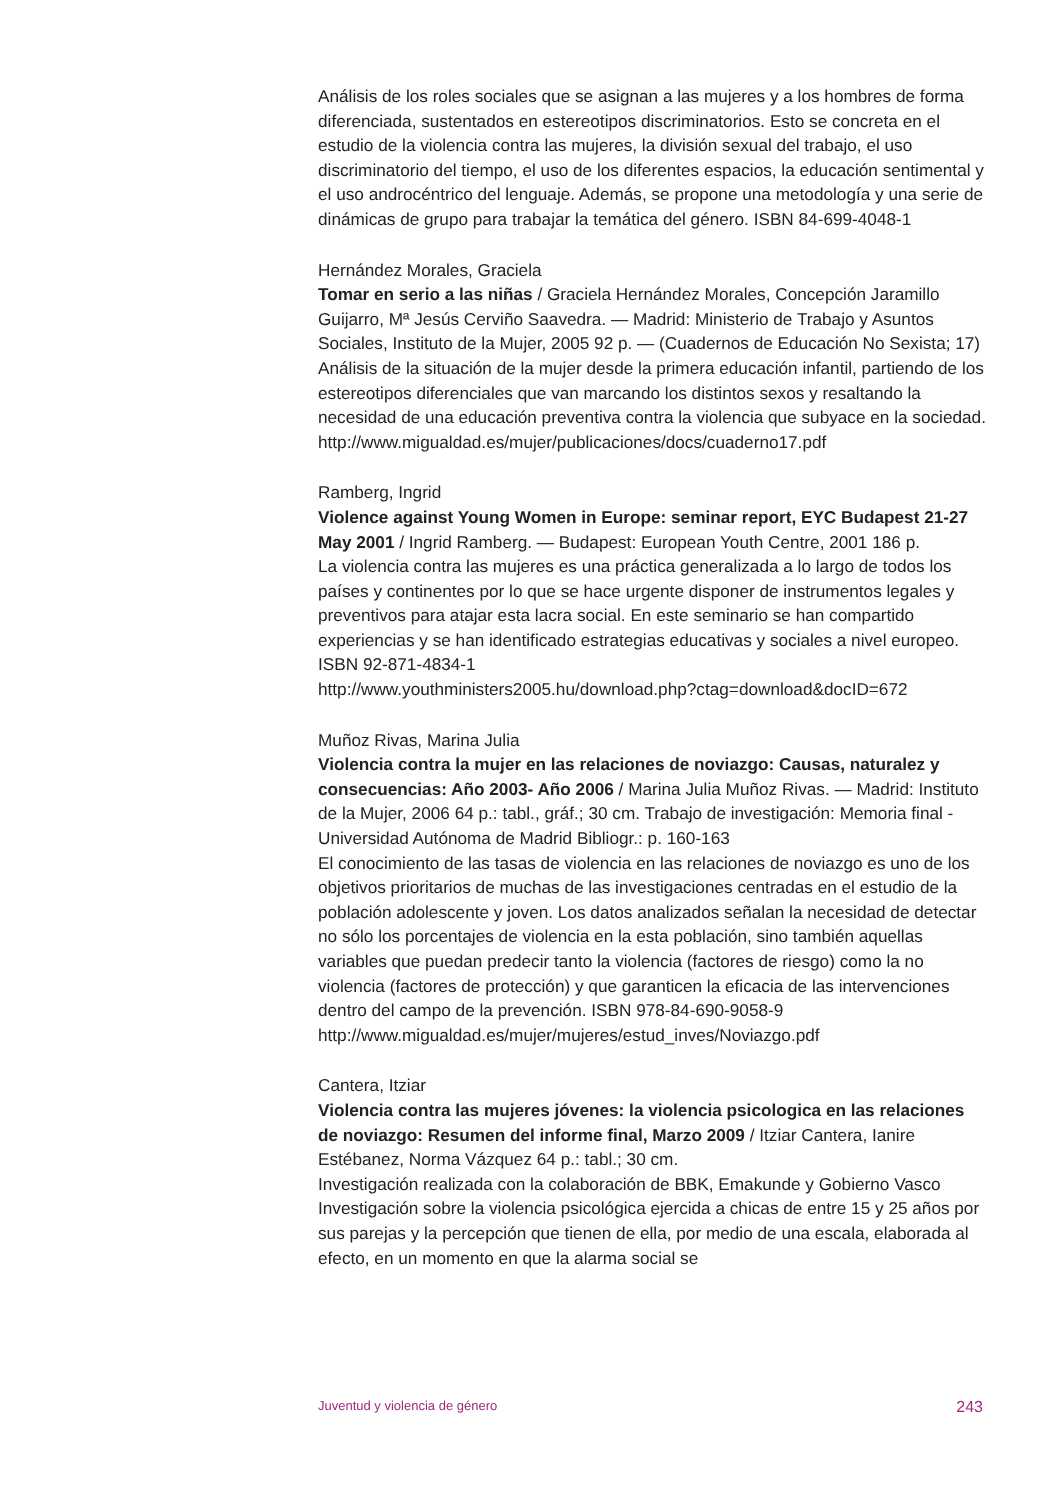Análisis de los roles sociales que se asignan a las mujeres y a los hombres de forma diferenciada, sustentados en estereotipos discriminatorios. Esto se concreta en el estudio de la violencia contra las mujeres, la división sexual del trabajo, el uso discriminatorio del tiempo, el uso de los diferentes espacios, la educación sentimental y el uso androcéntrico del lenguaje. Además, se propone una metodología y una serie de dinámicas de grupo para trabajar la temática del género. ISBN 84-699-4048-1
Hernández Morales, Graciela
Tomar en serio a las niñas / Graciela Hernández Morales, Concepción Jaramillo Guijarro, Mª Jesús Cerviño Saavedra. — Madrid: Ministerio de Trabajo y Asuntos Sociales, Instituto de la Mujer, 2005 92 p. — (Cuadernos de Educación No Sexista; 17)
Análisis de la situación de la mujer desde la primera educación infantil, partiendo de los estereotipos diferenciales que van marcando los distintos sexos y resaltando la necesidad de una educación preventiva contra la violencia que subyace en la sociedad.
http://www.migualdad.es/mujer/publicaciones/docs/cuaderno17.pdf
Ramberg, Ingrid
Violence against Young Women in Europe: seminar report, EYC Budapest 21-27 May 2001 / Ingrid Ramberg. — Budapest: European Youth Centre, 2001 186 p.
La violencia contra las mujeres es una práctica generalizada a lo largo de todos los países y continentes por lo que se hace urgente disponer de instrumentos legales y preventivos para atajar esta lacra social. En este seminario se han compartido experiencias y se han identificado estrategias educativas y sociales a nivel europeo. ISBN 92-871-4834-1
http://www.youthministers2005.hu/download.php?ctag=download&docID=672
Muñoz Rivas, Marina Julia
Violencia contra la mujer en las relaciones de noviazgo: Causas, naturalez y consecuencias: Año 2003- Año 2006 / Marina Julia Muñoz Rivas. — Madrid: Instituto de la Mujer, 2006 64 p.: tabl., gráf.; 30 cm. Trabajo de investigación: Memoria final - Universidad Autónoma de Madrid Bibliogr.: p. 160-163
El conocimiento de las tasas de violencia en las relaciones de noviazgo es uno de los objetivos prioritarios de muchas de las investigaciones centradas en el estudio de la población adolescente y joven. Los datos analizados señalan la necesidad de detectar no sólo los porcentajes de violencia en la esta población, sino también aquellas variables que puedan predecir tanto la violencia (factores de riesgo) como la no violencia (factores de protección) y que garanticen la eficacia de las intervenciones dentro del campo de la prevención. ISBN 978-84-690-9058-9
http://www.migualdad.es/mujer/mujeres/estud_inves/Noviazgo.pdf
Cantera, Itziar
Violencia contra las mujeres jóvenes: la violencia psicologica en las relaciones de noviazgo: Resumen del informe final, Marzo 2009 / Itziar Cantera, Ianire Estébanez, Norma Vázquez 64 p.: tabl.; 30 cm.
Investigación realizada con la colaboración de BBK, Emakunde y Gobierno Vasco Investigación sobre la violencia psicológica ejercida a chicas de entre 15 y 25 años por sus parejas y la percepción que tienen de ella, por medio de una escala, elaborada al efecto, en un momento en que la alarma social se
Juventud y violencia de género 243